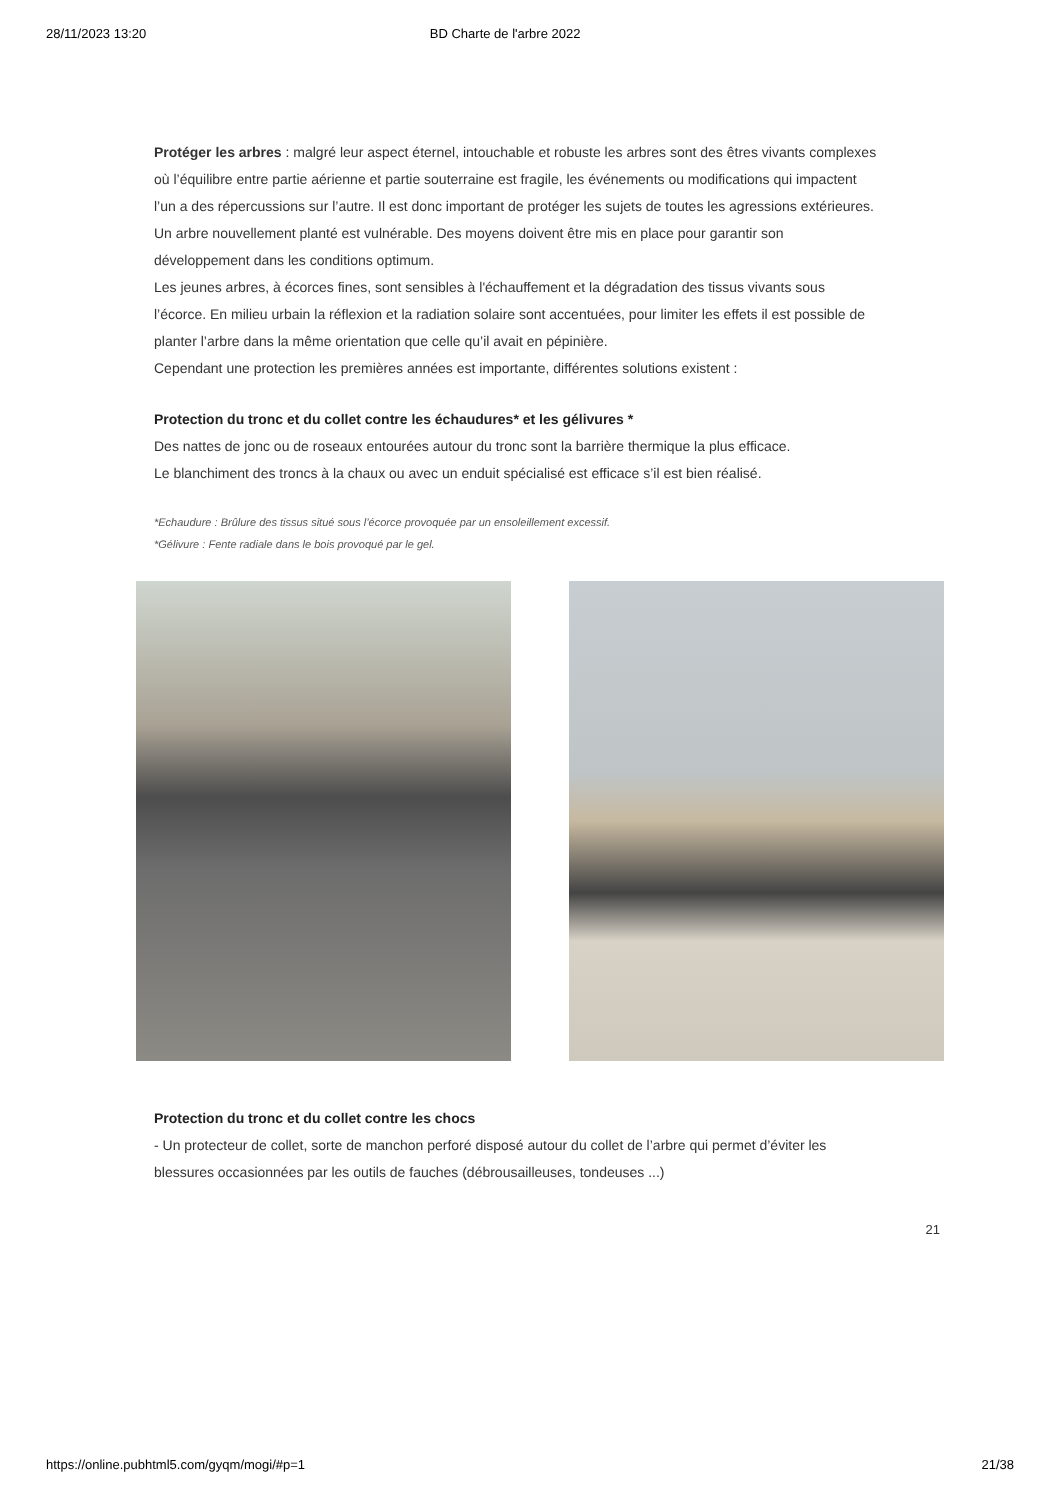28/11/2023 13:20 BD Charte de l'arbre 2022
Protéger les arbres : malgré leur aspect éternel, intouchable et robuste les arbres sont des êtres vivants complexes où l’équilibre entre partie aérienne et partie souterraine est fragile, les événements ou modifications qui impactent l’un a des répercussions sur l’autre. Il est donc important de protéger les sujets de toutes les agressions extérieures.
Un arbre nouvellement planté est vulnérable. Des moyens doivent être mis en place pour garantir son développement dans les conditions optimum.
Les jeunes arbres, à écorces fines, sont sensibles à l'échauffement et la dégradation des tissus vivants sous l’écorce. En milieu urbain la réflexion et la radiation solaire sont accentuées, pour limiter les effets il est possible de planter l’arbre dans la même orientation que celle qu’il avait en pépinière.
Cependant une protection les premières années est importante, différentes solutions existent :
Protection du tronc et du collet contre les échaudures* et les gélivures *
Des nattes de jonc ou de roseaux entourées autour du tronc sont la barrière thermique la plus efficace.
Le blanchiment des troncs à la chaux ou avec un enduit spécialisé est efficace s’il est bien réalisé.
*Echaudure : Brûlure des tissus situé sous l’écorce provoquée par un ensoleillement excessif.
*Gélivure : Fente radiale dans le bois provoqué par le gel.
Protection du tronc et du collet contre les chocs
- Un protecteur de collet, sorte de manchon perforé disposé autour du collet de l’arbre qui permet d’éviter les blessures occasionnées par les outils de fauches (débrousailleuses, tondeuses ...)
21
https://online.pubhtml5.com/gyqm/mogi/#p=1 21/38